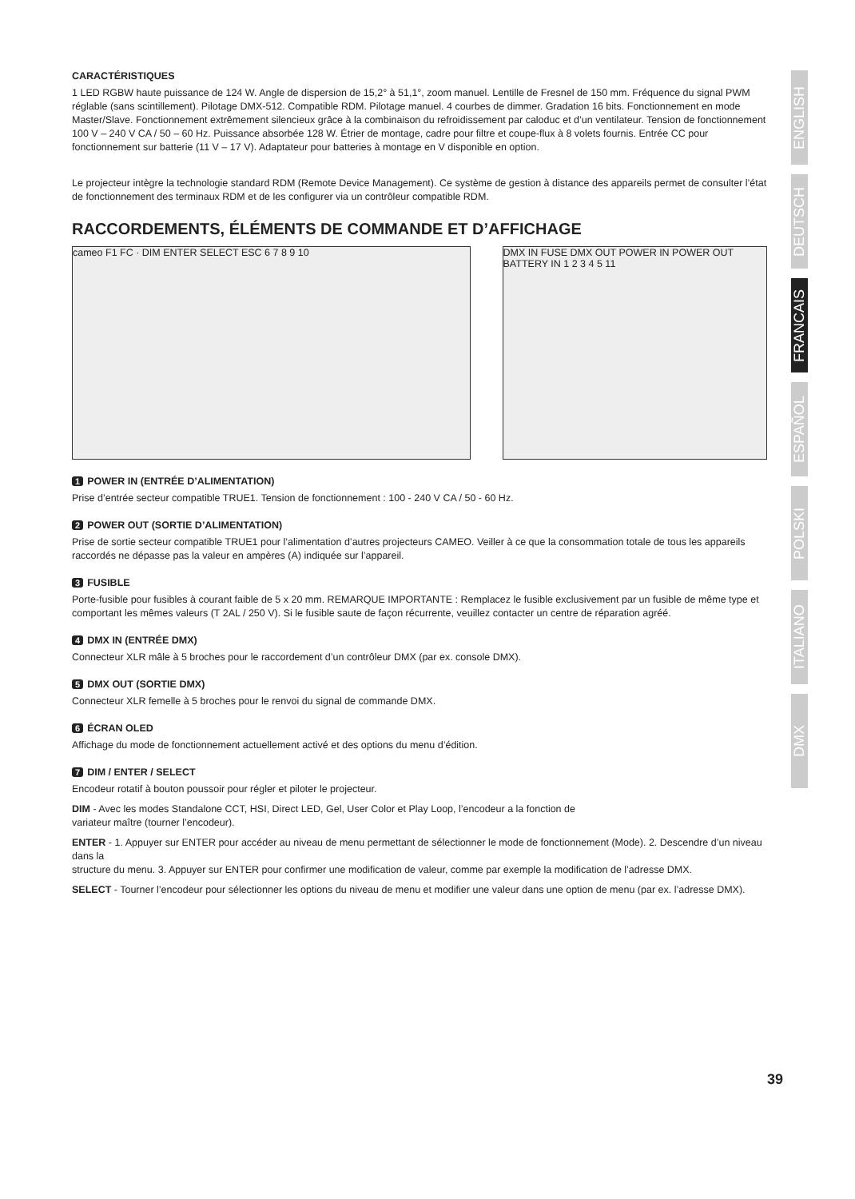CARACTÉRISTIQUES
1 LED RGBW haute puissance de 124 W. Angle de dispersion de 15,2° à 51,1°, zoom manuel. Lentille de Fresnel de 150 mm. Fréquence du signal PWM réglable (sans scintillement). Pilotage DMX-512. Compatible RDM. Pilotage manuel. 4 courbes de dimmer. Gradation 16 bits. Fonctionnement en mode Master/Slave. Fonctionnement extrêmement silencieux grâce à la combinaison du refroidissement par caloduc et d’un ventilateur. Tension de fonctionnement 100 V – 240 V CA / 50 – 60 Hz. Puissance absorbée 128 W. Étrier de montage, cadre pour filtre et coupe-flux à 8 volets fournis. Entrée CC pour fonctionnement sur batterie (11 V – 17 V). Adaptateur pour batteries à montage en V disponible en option.
Le projecteur intègre la technologie standard RDM (Remote Device Management). Ce système de gestion à distance des appareils permet de consulter l’état de fonctionnement des terminaux RDM et de les configurer via un contrôleur compatible RDM.
RACCORDEMENTS, ÉLÉMENTS DE COMMANDE ET D’AFFICHAGE
cameo F1 FC · DIM ENTER SELECT ESC 6 7 8 9 10 DMX IN FUSE DMX OUT POWER IN POWER OUT BATTERY IN 1 2 3 4 5 11
1 POWER IN (ENTRÉE D’ALIMENTATION)
Prise d’entrée secteur compatible TRUE1. Tension de fonctionnement : 100 - 240 V CA / 50 - 60 Hz.
2 POWER OUT (SORTIE D’ALIMENTATION)
Prise de sortie secteur compatible TRUE1 pour l’alimentation d’autres projecteurs CAMEO. Veiller à ce que la consommation totale de tous les appareils raccordés ne dépasse pas la valeur en ampères (A) indiquée sur l’appareil.
3 FUSIBLE
Porte-fusible pour fusibles à courant faible de 5 x 20 mm. REMARQUE IMPORTANTE : Remplacez le fusible exclusivement par un fusible de même type et comportant les mêmes valeurs (T 2AL / 250 V). Si le fusible saute de façon récurrente, veuillez contacter un centre de réparation agréé.
4 DMX IN (ENTRÉE DMX)
Connecteur XLR mâle à 5 broches pour le raccordement d’un contrôleur DMX (par ex. console DMX).
5 DMX OUT (SORTIE DMX)
Connecteur XLR femelle à 5 broches pour le renvoi du signal de commande DMX.
6 ÉCRAN OLED
Affichage du mode de fonctionnement actuellement activé et des options du menu d’édition.
7 DIM / ENTER / SELECT
Encodeur rotatif à bouton poussoir pour régler et piloter le projecteur.
DIM - Avec les modes Standalone CCT, HSI, Direct LED, Gel, User Color et Play Loop, l’encodeur a la fonction de
variateur maître (tourner l’encodeur).
ENTER - 1. Appuyer sur ENTER pour accéder au niveau de menu permettant de sélectionner le mode de fonctionnement (Mode). 2. Descendre d’un niveau dans la
structure du menu. 3. Appuyer sur ENTER pour confirmer une modification de valeur, comme par exemple la modification de l’adresse DMX.
SELECT - Tourner l’encodeur pour sélectionner les options du niveau de menu et modifier une valeur dans une option de menu (par ex. l’adresse DMX).
ENGLISH
DEUTSCH
FRANCAIS
ESPAÑOL
POLSKI
ITALIANO
DMX
39